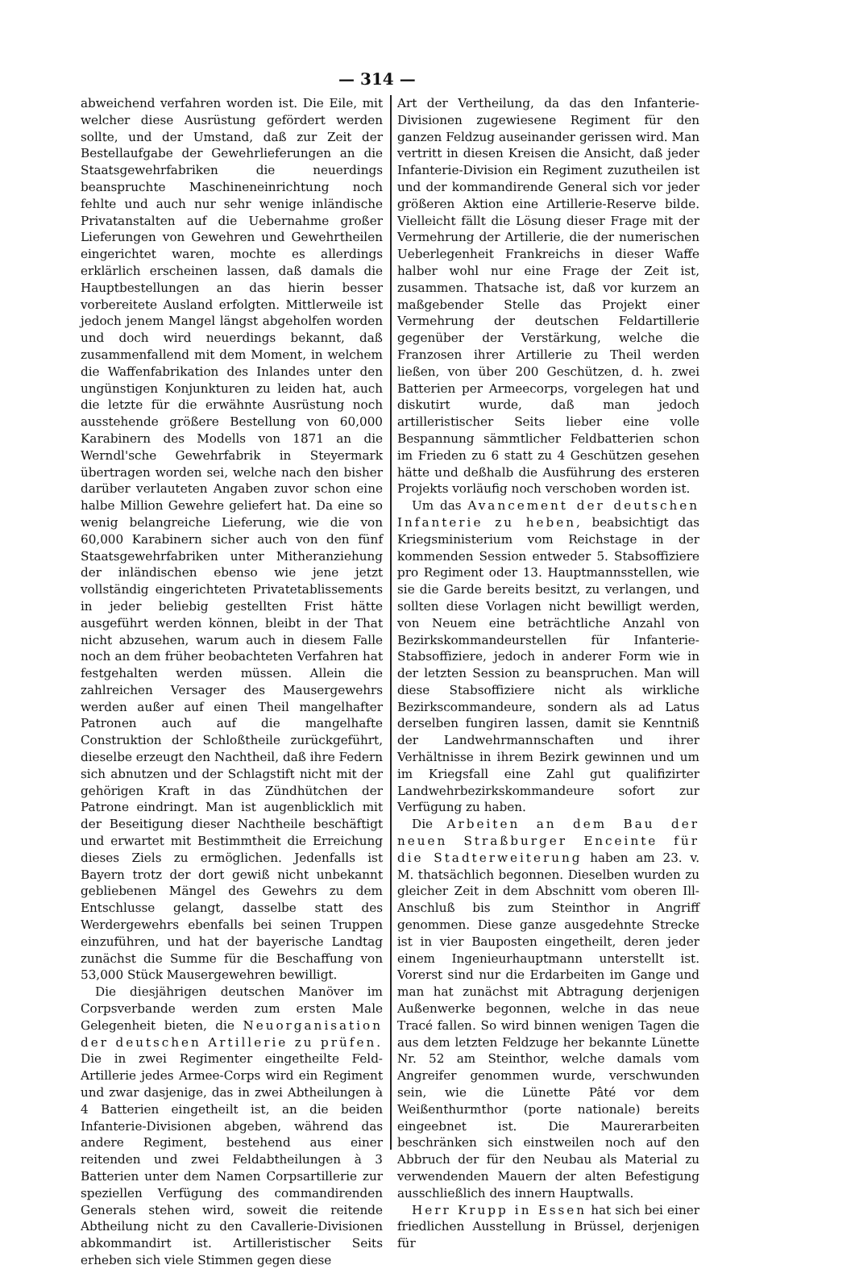— 314 —
abweichend verfahren worden ist. Die Eile, mit welcher diese Ausrüstung gefördert werden sollte, und der Umstand, daß zur Zeit der Bestellaufgabe der Gewehrlieferungen an die Staatsgewehrfabriken die neuerdings beanspruchte Maschineneinrichtung noch fehlte und auch nur sehr wenige inländische Privatanstalten auf die Uebernahme großer Lieferungen von Gewehren und Gewehrtheilen eingerichtet waren, mochte es allerdings erklärlich erscheinen lassen, daß damals die Hauptbestellungen an das hierin besser vorbereitete Ausland erfolgten. Mittlerweile ist jedoch jenem Mangel längst abgeholfen worden und doch wird neuerdings bekannt, daß zusammenfallend mit dem Moment, in welchem die Waffenfabrikation des Inlandes unter den ungünstigen Konjunkturen zu leiden hat, auch die letzte für die erwähnte Ausrüstung noch ausstehende größere Bestellung von 60,000 Karabinern des Modells von 1871 an die Werndl'sche Gewehrfabrik in Steyermark übertragen worden sei, welche nach den bisher darüber verlauteten Angaben zuvor schon eine halbe Million Gewehre geliefert hat. Da eine so wenig belangreiche Lieferung, wie die von 60,000 Karabinern sicher auch von den fünf Staatsgewehrfabriken unter Mitheranziehung der inländischen ebenso wie jene jetzt vollständig eingerichteten Privatetablissements in jeder beliebig gestellten Frist hätte ausgeführt werden können, bleibt in der That nicht abzusehen, warum auch in diesem Falle noch an dem früher beobachteten Verfahren hat festgehalten werden müssen. Allein die zahlreichen Versager des Mausergewehrs werden außer auf einen Theil mangelhafter Patronen auch auf die mangelhafte Construktion der Schloßtheile zurückgeführt, dieselbe erzeugt den Nachtheil, daß ihre Federn sich abnutzen und der Schlagstift nicht mit der gehörigen Kraft in das Zündhütchen der Patrone eindringt. Man ist augenblicklich mit der Beseitigung dieser Nachtheile beschäftigt und erwartet mit Bestimmtheit die Erreichung dieses Ziels zu ermöglichen. Jedenfalls ist Bayern trotz der dort gewiß nicht unbekannt gebliebenen Mängel des Gewehrs zu dem Entschlusse gelangt, dasselbe statt des Werdergewehrs ebenfalls bei seinen Truppen einzuführen, und hat der bayerische Landtag zunächst die Summe für die Beschaffung von 53,000 Stück Mausergewehren bewilligt.
Die diesjährigen deutschen Manöver im Corpsverbande werden zum ersten Male Gelegenheit bieten, die Neuorganisation der deutschen Artillerie zu prüfen. Die in zwei Regimenter eingetheilte Feld-Artillerie jedes Armee-Corps wird ein Regiment und zwar dasjenige, das in zwei Abtheilungen à 4 Batterien eingetheilt ist, an die beiden Infanterie-Divisionen abgeben, während das andere Regiment, bestehend aus einer reitenden und zwei Feldabtheilungen à 3 Batterien unter dem Namen Corpsartillerie zur speziellen Verfügung des commandirenden Generals stehen wird, soweit die reitende Abtheilung nicht zu den Cavallerie-Divisionen abkommandirt ist. Artilleristischer Seits erheben sich viele Stimmen gegen diese
Art der Vertheilung, da das den Infanterie-Divisionen zugewiesene Regiment für den ganzen Feldzug auseinander gerissen wird. Man vertritt in diesen Kreisen die Ansicht, daß jeder Infanterie-Division ein Regiment zuzutheilen ist und der kommandirende General sich vor jeder größeren Aktion eine Artillerie-Reserve bilde. Vielleicht fällt die Lösung dieser Frage mit der Vermehrung der Artillerie, die der numerischen Ueberlegenheit Frankreichs in dieser Waffe halber wohl nur eine Frage der Zeit ist, zusammen. Thatsache ist, daß vor kurzem an maßgebender Stelle das Projekt einer Vermehrung der deutschen Feldartillerie gegenüber der Verstärkung, welche die Franzosen ihrer Artillerie zu Theil werden ließen, von über 200 Geschützen, d. h. zwei Batterien per Armeecorps, vorgelegen hat und diskutirt wurde, daß man jedoch artilleristischer Seits lieber eine volle Bespannung sämmtlicher Feldbatterien schon im Frieden zu 6 statt zu 4 Geschützen gesehen hätte und deßhalb die Ausführung des ersteren Projekts vorläufig noch verschoben worden ist.
Um das Avancement der deutschen Infanterie zu heben, beabsichtigt das Kriegsministerium vom Reichstage in der kommenden Session entweder 5. Stabsoffiziere pro Regiment oder 13. Hauptmannsstellen, wie sie die Garde bereits besitzt, zu verlangen, und sollten diese Vorlagen nicht bewilligt werden, von Neuem eine beträchtliche Anzahl von Bezirkskommandeurstellen für Infanterie-Stabsoffiziere, jedoch in anderer Form wie in der letzten Session zu beanspruchen. Man will diese Stabsoffiziere nicht als wirkliche Bezirkscommandeure, sondern als ad Latus derselben fungiren lassen, damit sie Kenntniß der Landwehrmannschaften und ihrer Verhältnisse in ihrem Bezirk gewinnen und um im Kriegsfall eine Zahl gut qualifizirter Landwehrbezirkskommandeure sofort zur Verfügung zu haben.
Die Arbeiten an dem Bau der neuen Straßburger Enceinte für die Stadterweiterung haben am 23. v. M. thatsächlich begonnen. Dieselben wurden zu gleicher Zeit in dem Abschnitt vom oberen Ill-Anschluß bis zum Steinthor in Angriff genommen. Diese ganze ausgedehnte Strecke ist in vier Bauposten eingetheilt, deren jeder einem Ingenieurhauptmann unterstellt ist. Vorerst sind nur die Erdarbeiten im Gange und man hat zunächst mit Abtragung derjenigen Außenwerke begonnen, welche in das neue Tracé fallen. So wird binnen wenigen Tagen die aus dem letzten Feldzuge her bekannte Lünette Nr. 52 am Steinthor, welche damals vom Angreifer genommen wurde, verschwunden sein, wie die Lünette Pâté vor dem Weißenthurmthor (porte nationale) bereits eingeebnet ist. Die Maurerarbeiten beschränken sich einstweilen noch auf den Abbruch der für den Neubau als Material zu verwendenden Mauern der alten Befestigung ausschließlich des innern Hauptwalls.
Herr Krupp in Essen hat sich bei einer friedlichen Ausstellung in Brüssel, derjenigen für